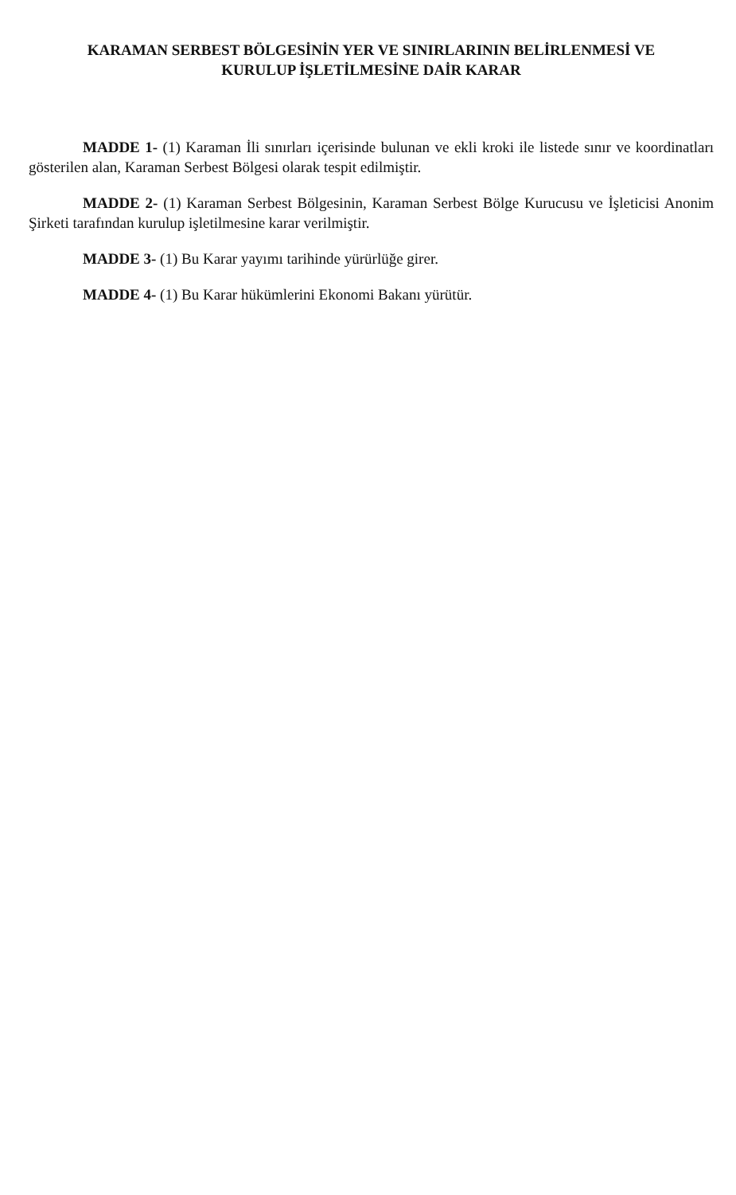KARAMAN SERBEST BÖLGESİNİN YER VE SINIRLARININ BELİRLENMESİ VE
KURULUP İŞLETİLMESİNE DAİR KARAR
MADDE 1- (1) Karaman İli sınırları içerisinde bulunan ve ekli kroki ile listede sınır ve koordinatları gösterilen alan, Karaman Serbest Bölgesi olarak tespit edilmiştir.
MADDE 2- (1) Karaman Serbest Bölgesinin, Karaman Serbest Bölge Kurucusu ve İşleticisi Anonim Şirketi tarafından kurulup işletilmesine karar verilmiştir.
MADDE 3- (1) Bu Karar yayımı tarihinde yürürlüğe girer.
MADDE 4- (1) Bu Karar hükümlerini Ekonomi Bakanı yürütür.